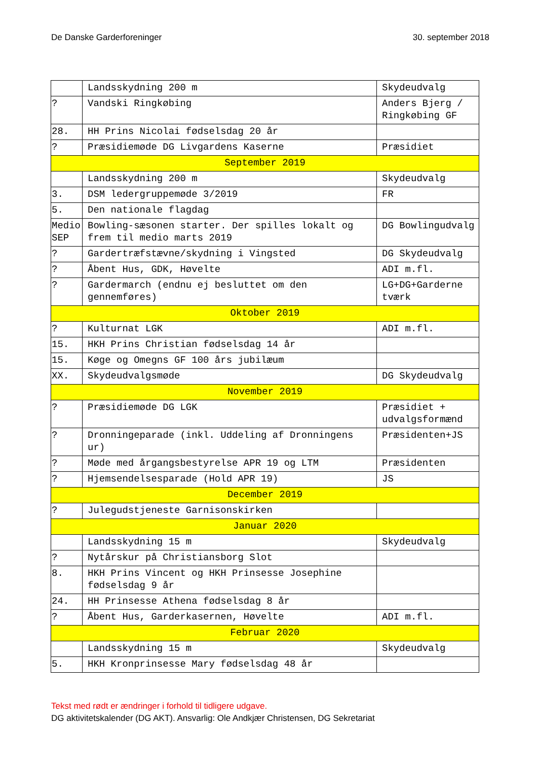De Danske Garderforeninger 30. september 2018
| | Landsskydning 200 m | Skydeudvalg |
| ? | Vandski Ringkøbing | Anders Bjerg / Ringkøbing GF |
| 28. | HH Prins Nicolai fødselsdag 20 år | |
| ? | Præsidiemøde DG Livgardens Kaserne | Præsidiet |
| September 2019 | | |
| | Landsskydning 200 m | Skydeudvalg |
| 3. | DSM ledergruppemøde 3/2019 | FR |
| 5. | Den nationale flagdag | |
| Medio SEP | Bowling-sæsonen starter. Der spilles lokalt og frem til medio marts 2019 | DG Bowlingudvalg |
| ? | Gardertræfstævne/skydning i Vingsted | DG Skydeudvalg |
| ? | Åbent Hus, GDK, Høvelte | ADI m.fl. |
| ? | Gardermarch (endnu ej besluttet om den gennemføres) | LG+DG+Garderne tværk |
| Oktober 2019 | | |
| ? | Kulturnat LGK | ADI m.fl. |
| 15. | HKH Prins Christian fødselsdag 14 år | |
| 15. | Køge og Omegns GF 100 års jubilæum | |
| XX. | Skydeudvalgsmøde | DG Skydeudvalg |
| November 2019 | | |
| ? | Præsidiemøde DG LGK | Præsidiet + udvalgsformænd |
| ? | Dronningeparade (inkl. Uddeling af Dronningens ur) | Præsidenten+JS |
| ? | Møde med årgangsbestyrelse APR 19 og LTM | Præsidenten |
| ? | Hjemsendelsesparade (Hold APR 19) | JS |
| December 2019 | | |
| ? | Julegudstjeneste Garnisonskirken | |
| Januar 2020 | | |
| | Landsskydning 15 m | Skydeudvalg |
| ? | Nytårskur på Christiansborg Slot | |
| 8. | HKH Prins Vincent og HKH Prinsesse Josephine fødselsdag 9 år | |
| 24. | HH Prinsesse Athena fødselsdag 8 år | |
| ? | Åbent Hus, Garderkasernen, Høvelte | ADI m.fl. |
| Februar 2020 | | |
| | Landsskydning 15 m | Skydeudvalg |
| 5. | HKH Kronprinsesse Mary fødselsdag 48 år | |
Tekst med rødt er ændringer i forhold til tidligere udgave.
DG aktivitetskalender (DG AKT). Ansvarlig: Ole Andkjær Christensen, DG Sekretariat